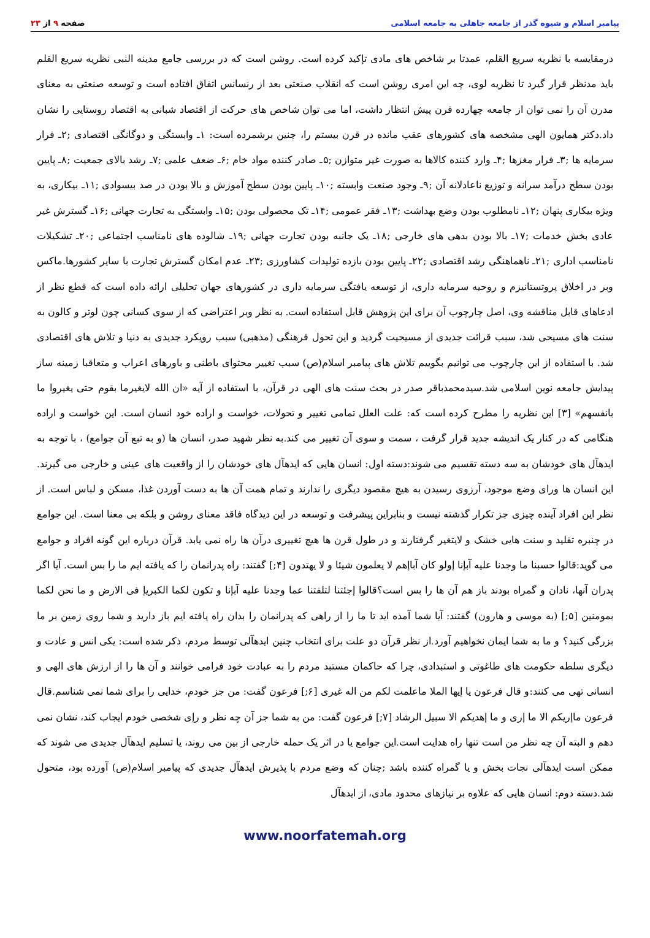پیامبر اسلام و شیوه گذر از جامعه جاهلی به جامعه اسلامی
صفحه ۹ از ۲۳
درمقایسه با نظریه سریع القلم، عمدتا بر شاخص های مادی تإکید کرده است. روشن است که در بررسی جامع مدینه النبی نظریه سریع القلم باید مدنظر قرار گیرد تا نظریه لوی، چه این امری روشن است که انقلاب صنعتی بعد از رنسانس اتفاق افتاده است و توسعه صنعتی به معنای مدرن آن را نمی توان از جامعه چهارده قرن پیش انتظار داشت، اما می توان شاخص های حرکت از اقتصاد شبانی به اقتصاد روستایی را نشان داد.دکتر همایون الهی مشخصه های کشورهای عقب مانده در قرن بیستم را، چنین برشمرده است: ۱ـ وابستگی و دوگانگی اقتصادی ;۲ـ فرار سرمایه ها ;۳ـ فرار مغزها ;۴ـ وارد کننده کالاها به صورت غیر متوازن ;۵ـ صادر کننده مواد خام ;۶ـ ضعف علمی ;۷ـ رشد بالای جمعیت ;۸ـ پایین بودن سطح درآمد سرانه و توزیع ناعادلانه آن ;۹ـ وجود صنعت وابسته ;۱۰ـ پایین بودن سطح آموزش و بالا بودن در صد بیسوادی ;۱۱ـ بیکاری، به ویژه بیکاری پنهان ;۱۲ـ نامطلوب بودن وضع بهداشت ;۱۳ـ فقر عمومی ;۱۴ـ تک محصولی بودن ;۱۵ـ وابستگی به تجارت جهانی ;۱۶ـ گسترش غیر عادی بخش خدمات ;۱۷ـ بالا بودن بدهی های خارجی ;۱۸ـ یک جانبه بودن تجارت جهانی ;۱۹ـ شالوده های نامناسب اجتماعی ;۲۰ـ تشکیلات نامناسب اداری ;۲۱ـ ناهماهنگی رشد اقتصادی ;۲۲ـ پایین بودن بازده تولیدات کشاورزی ;۲۳ـ عدم امکان گسترش تجارت با سایر کشورها.ماکس وبر در اخلاق پروتستانیزم و روحیه سرمایه داری، از توسعه یافتگی سرمایه داری در کشورهای جهان تحلیلی ارائه داده است که قطع نظر از ادعاهای قابل مناقشه وی، اصل چارچوب آن برای این پژوهش قابل استفاده است. به نظر وبر اعتراضی که از سوی کسانی چون لوتر و کالون به سنت های مسیحی شد، سبب قرائت جدیدی از مسیحیت گردید و این تحول فرهنگی (مذهبی) سبب رویکرد جدیدی به دنیا و تلاش های اقتصادی شد. با استفاده از این چارچوب می توانیم بگوییم تلاش های پیامبر اسلام(ص) سبب تغییر محتوای باطنی و باورهای اعراب و متعاقبا زمینه ساز پیدایش جامعه نوین اسلامی شد.سیدمحمدباقر صدر در بحث سنت های الهی در قرآن، با استفاده از آیه «ان الله لایغیرما بقوم حتی یغیروا ما بانفسهم» [۳] این نظریه را مطرح کرده است که: علت العلل تمامی تغییر و تحولات، خواست و اراده خود انسان است. این خواست و اراده هنگامی که در کنار یک اندیشه جدید قرار گرفت ، سمت و سوی آن تغییر می کند.به نظر شهید صدر، انسان ها (و به تبع آن جوامع) ، با توجه به ایدهآل های خودشان به سه دسته تقسیم می شوند:دسته اول: انسان هایی که ایدهآل های خودشان را از واقعیت های عینی و خارجی می گیرند. این انسان ها ورای وضع موجود، آرزوی رسیدن به هیچ مقصود دیگری را ندارند و تمام همت آن ها به دست آوردن غذا، مسکن و لباس است. از نظر این افراد آینده چیزی جز تکرار گذشته نیست و بنابراین پیشرفت و توسعه در این دیدگاه فاقد معنای روشن و بلکه بی معنا است. این جوامع در چنبره تقلید و سنت هایی خشک و لایتغیر گرفتارند و در طول قرن ها هیچ تغییری درآن ها راه نمی یابد. قرآن درباره این گونه افراد و جوامع می گوید:قالوا حسبنا ما وجدنا علیه آبإنا إولو کان آباإهم لا یعلمون شیئا و لا یهتدون [۴;] گفتند: راه پدرانمان را که یافته ایم ما را بس است. آیا اگر پدران آنها، نادان و گمراه بودند باز هم آن ها را بس است؟قالوا إجئتنا لتلفتنا عما وجدنا علیه آبإنا و تکون لکما الکبریإ فی الارض و ما نحن لکما بمومنین [۵;] (به موسی و هارون) گفتند: آیا شما آمده اید تا ما را از راهی که پدرانمان را بدان راه یافته ایم باز دارید و شما روی زمین بر ما بزرگی کنید؟ و ما به شما ایمان نخواهیم آورد.از نظر قرآن دو علت برای انتخاب چنین ایدهآلی توسط مردم، ذکر شده است: یکی انس و عادت و دیگری سلطه حکومت های طاغوتی و استبدادی، چرا که حاکمان مستبد مردم را به عبادت خود فرامی خوانند و آن ها را از ارزش های الهی و انسانی تهی می کنند:و قال فرعون یا إیها الملا ماعلمت لکم من اله غیری [۶;] فرعون گفت: من جز خودم، خدایی را برای شما نمی شناسم.قال فرعون ماإریکم الا ما إری و ما إهدیکم الا سبیل الرشاد [۷;] فرعون گفت: من به شما جز آن چه نظر و رإی شخصی خودم ایجاب کند، نشان نمی دهم و البته آن چه نظر من است تنها راه هدایت است.این جوامع یا در اثر یک حمله خارجی از بین می روند، یا تسلیم ایدهآل جدیدی می شوند که ممکن است ایدهآلی نجات بخش و یا گمراه کننده باشد ;چنان که وضع مردم با پذیرش ایدهآل جدیدی که پیامبر اسلام(ص) آورده بود، متحول شد.دسته دوم: انسان هایی که علاوه بر نیازهای محدود مادی، از ایدهآل
www.noorfatemah.org